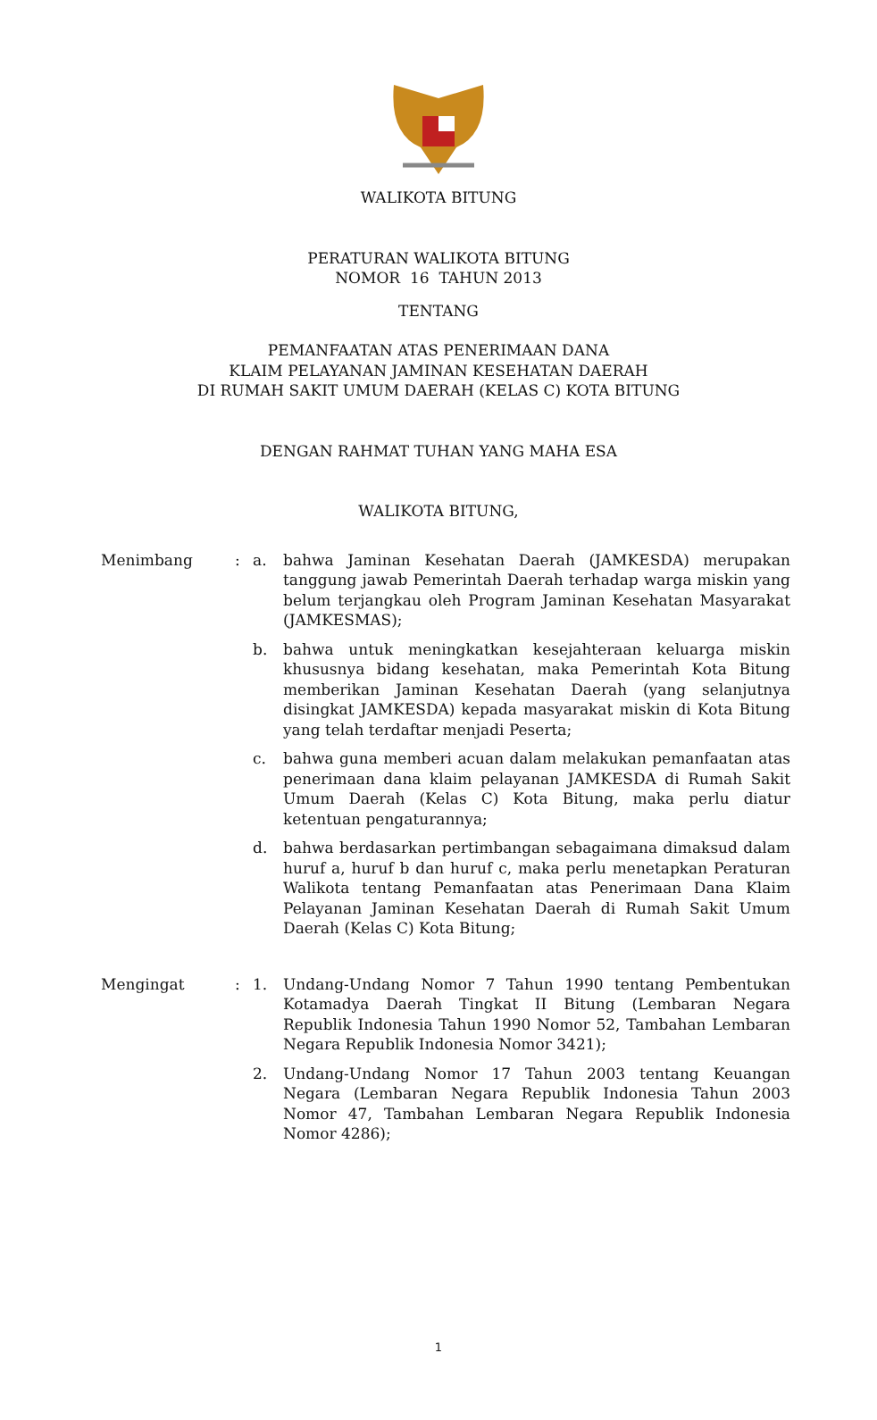WALIKOTA BITUNG
PERATURAN WALIKOTA BITUNG
NOMOR 16 TAHUN 2013
TENTANG
PEMANFAATAN ATAS PENERIMAAN DANA
KLAIM PELAYANAN JAMINAN KESEHATAN DAERAH
DI RUMAH SAKIT UMUM DAERAH (KELAS C) KOTA BITUNG
DENGAN RAHMAT TUHAN YANG MAHA ESA
WALIKOTA BITUNG,
Menimbang : a. bahwa Jaminan Kesehatan Daerah (JAMKESDA) merupakan tanggung jawab Pemerintah Daerah terhadap warga miskin yang belum terjangkau oleh Program Jaminan Kesehatan Masyarakat (JAMKESMAS);
b. bahwa untuk meningkatkan kesejahteraan keluarga miskin khususnya bidang kesehatan, maka Pemerintah Kota Bitung memberikan Jaminan Kesehatan Daerah (yang selanjutnya disingkat JAMKESDA) kepada masyarakat miskin di Kota Bitung yang telah terdaftar menjadi Peserta;
c. bahwa guna memberi acuan dalam melakukan pemanfaatan atas penerimaan dana klaim pelayanan JAMKESDA di Rumah Sakit Umum Daerah (Kelas C) Kota Bitung, maka perlu diatur ketentuan pengaturannya;
d. bahwa berdasarkan pertimbangan sebagaimana dimaksud dalam huruf a, huruf b dan huruf c, maka perlu menetapkan Peraturan Walikota tentang Pemanfaatan atas Penerimaan Dana Klaim Pelayanan Jaminan Kesehatan Daerah di Rumah Sakit Umum Daerah (Kelas C) Kota Bitung;
Mengingat : 1. Undang-Undang Nomor 7 Tahun 1990 tentang Pembentukan Kotamadya Daerah Tingkat II Bitung (Lembaran Negara Republik Indonesia Tahun 1990 Nomor 52, Tambahan Lembaran Negara Republik Indonesia Nomor 3421);
2. Undang-Undang Nomor 17 Tahun 2003 tentang Keuangan Negara (Lembaran Negara Republik Indonesia Tahun 2003 Nomor 47, Tambahan Lembaran Negara Republik Indonesia Nomor 4286);
1